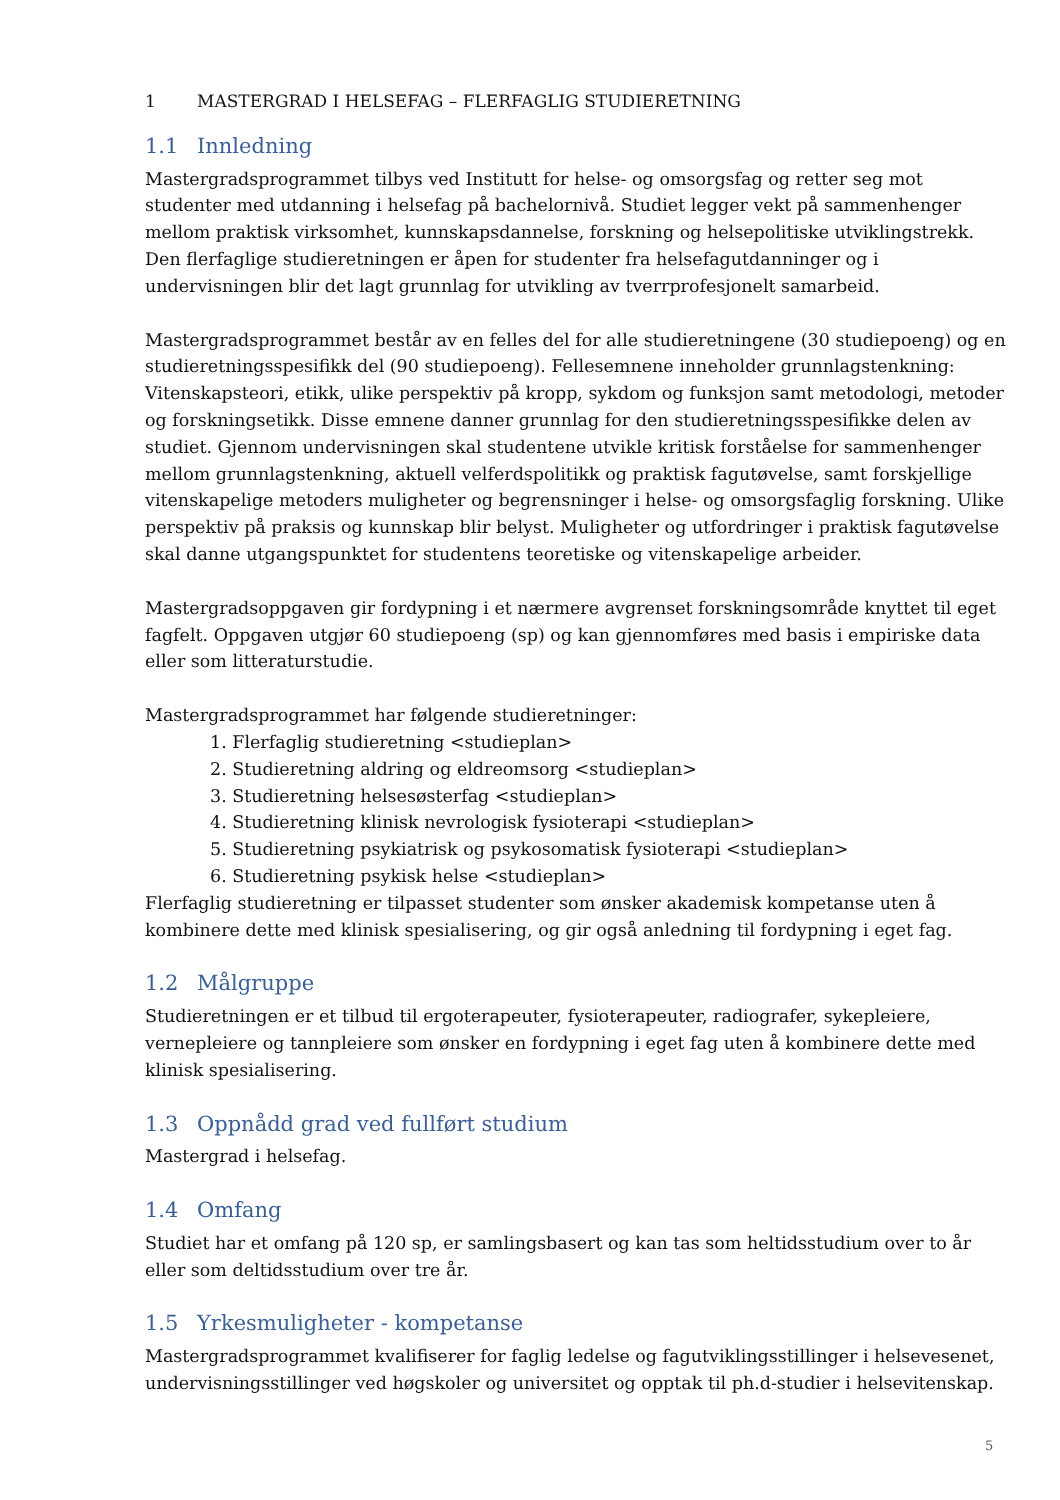1 MASTERGRAD I HELSEFAG – FLERFAGLIG STUDIERETNING
1.1 Innledning
Mastergradsprogrammet tilbys ved Institutt for helse- og omsorgsfag og retter seg mot studenter med utdanning i helsefag på bachelornivå. Studiet legger vekt på sammenhenger mellom praktisk virksomhet, kunnskapsdannelse, forskning og helsepolitiske utviklingstrekk. Den flerfaglige studieretningen er åpen for studenter fra helsefagutdanninger og i undervisningen blir det lagt grunnlag for utvikling av tverrprofesjonelt samarbeid.
Mastergradsprogrammet består av en felles del for alle studieretningene (30 studiepoeng) og en studieretningsspesifikk del (90 studiepoeng). Fellesemnene inneholder grunnlagstenkning: Vitenskapsteori, etikk, ulike perspektiv på kropp, sykdom og funksjon samt metodologi, metoder og forskningsetikk. Disse emnene danner grunnlag for den studieretningsspesifikke delen av studiet. Gjennom undervisningen skal studentene utvikle kritisk forståelse for sammenhenger mellom grunnlagstenkning, aktuell velferdspolitikk og praktisk fagutøvelse, samt forskjellige vitenskapelige metoders muligheter og begrensninger i helse- og omsorgsfaglig forskning. Ulike perspektiv på praksis og kunnskap blir belyst. Muligheter og utfordringer i praktisk fagutøvelse skal danne utgangspunktet for studentens teoretiske og vitenskapelige arbeider.
Mastergradsoppgaven gir fordypning i et nærmere avgrenset forskningsområde knyttet til eget fagfelt. Oppgaven utgjør 60 studiepoeng (sp) og kan gjennomføres med basis i empiriske data eller som litteraturstudie.
Mastergradsprogrammet har følgende studieretninger:
1. Flerfaglig studieretning <studieplan>
2. Studieretning aldring og eldreomsorg <studieplan>
3. Studieretning helsesøsterfag <studieplan>
4. Studieretning klinisk nevrologisk fysioterapi <studieplan>
5. Studieretning psykiatrisk og psykosomatisk fysioterapi <studieplan>
6. Studieretning psykisk helse <studieplan>
Flerfaglig studieretning er tilpasset studenter som ønsker akademisk kompetanse uten å kombinere dette med klinisk spesialisering, og gir også anledning til fordypning i eget fag.
1.2 Målgruppe
Studieretningen er et tilbud til ergoterapeuter, fysioterapeuter, radiografer, sykepleiere, vernepleiere og tannpleiere som ønsker en fordypning i eget fag uten å kombinere dette med klinisk spesialisering.
1.3 Oppnådd grad ved fullført studium
Mastergrad i helsefag.
1.4 Omfang
Studiet har et omfang på 120 sp, er samlingsbasert og kan tas som heltidsstudium over to år eller som deltidsstudium over tre år.
1.5 Yrkesmuligheter - kompetanse
Mastergradsprogrammet kvalifiserer for faglig ledelse og fagutviklingsstillinger i helsevesenet, undervisningsstillinger ved høgskoler og universitet og opptak til ph.d-studier i helsevitenskap.
5